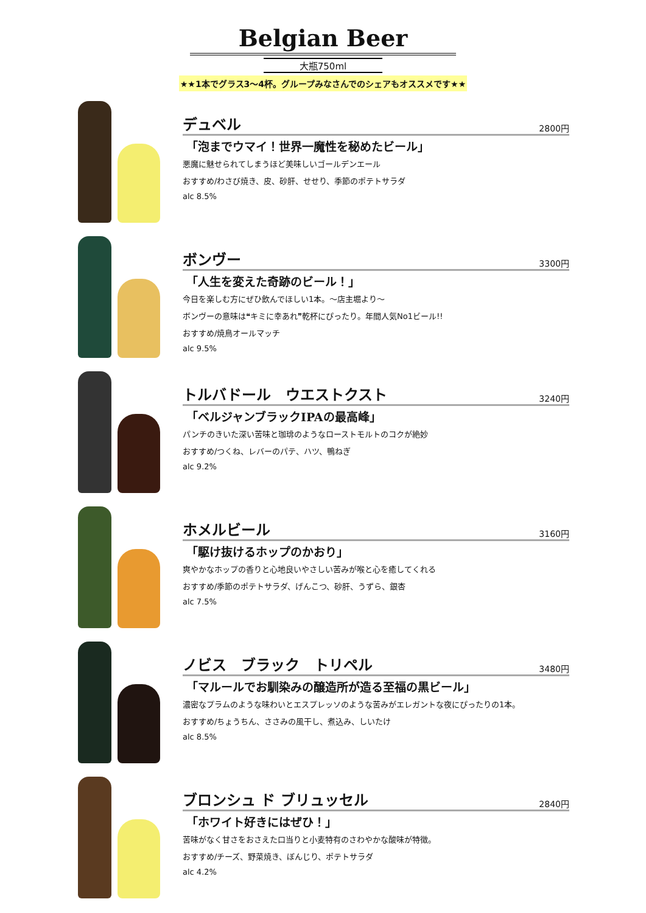Belgian Beer
大瓶750ml
★★1本でグラス3〜4杯。グループみなさんでのシェアもオススメです★★
デュベル 2800円
「泡までウマイ！世界一魔性を秘めたビール」
悪魔に魅せられてしまうほど美味しいゴールデンエール
おすすめ/わさび焼き、皮、砂肝、せせり、季節のポテトサラダ
alc 8.5%
ボンヴー 3300円
「人生を変えた奇跡のビール！」
今日を楽しむ方にぜひ飲んでほしい1本。〜店主堀より〜
ボンヴーの意味は❝キミに幸あれ❞乾杯にぴったり。年間人気No1ビール!!
おすすめ/焼鳥オールマッチ
alc 9.5%
トルバドール　ウエストクスト 3240円
「ベルジャンブラックIPAの最高峰」
パンチのきいた深い苦味と珈琲のようなローストモルトのコクが絶妙
おすすめ/つくね、レバーのパテ、ハツ、鴨ねぎ
alc 9.2%
ホメルビール 3160円
「駆け抜けるホップのかおり」
爽やかなホップの香りと心地良いやさしい苦みが喉と心を癒してくれる
おすすめ/季節のポテトサラダ、げんこつ、砂肝、うずら、銀杏
alc 7.5%
ノビス　ブラック　トリペル 3480円
「マルールでお馴染みの醸造所が造る至福の黒ビール」
濃密なプラムのような味わいとエスプレッソのような苦みがエレガントな夜にぴったりの1本。
おすすめ/ちょうちん、ささみの風干し、煮込み、しいたけ
alc 8.5%
ブロンシュ ド ブリュッセル 2840円
「ホワイト好きにはぜひ！」
苦味がなく甘さをおさえた口当りと小麦特有のさわやかな酸味が特徴。
おすすめ/チーズ、野菜焼き、ぼんじり、ポテトサラダ
alc 4.2%